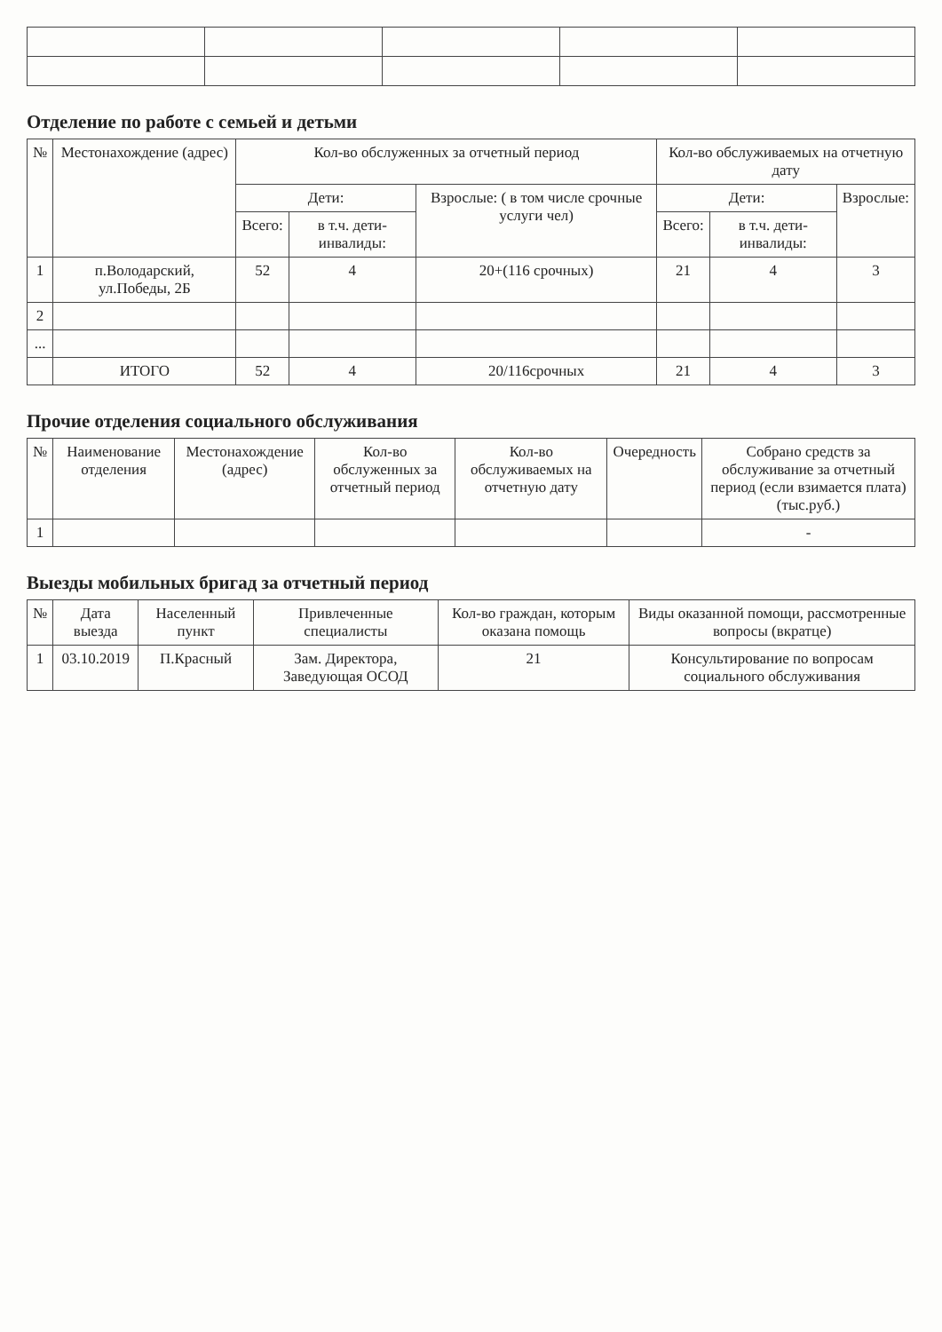Отделение по работе с семьей и детьми
| № | Местонахождение (адрес) | Кол-во обслуженных за отчетный период | | | Кол-во обслуживаемых на отчетную дату | | |
| --- | --- | --- | --- | --- | --- | --- | --- |
| | | Дети: | | Взрослые: ( в том числе срочные услуги чел) | Дети: | | Взрослые: |
| | | Всего: | в т.ч. дети-инвалиды: | | Всего: | в т.ч. дети-инвалиды: | |
| 1 | п.Володарский, ул.Победы, 2Б | 52 | 4 | 20+(116 срочных) | 21 | 4 | 3 |
| 2 | | | | | | | |
| ... | | | | | | | |
| | ИТОГО | 52 | 4 | 20/116срочных | 21 | 4 | 3 |
Прочие отделения социального обслуживания
| № | Наименование отделения | Местонахождение (адрес) | Кол-во обслуженных за отчетный период | Кол-во обслуживаемых на отчетную дату | Очередность | Собрано средств за обслуживание за отчетный период (если взимается плата) (тыс.руб.) |
| --- | --- | --- | --- | --- | --- | --- |
| 1 | | | | | | - |
Выезды мобильных бригад за отчетный период
| № | Дата выезда | Населенный пункт | Привлеченные специалисты | Кол-во граждан, которым оказана помощь | Виды оказанной помощи, рассмотренные вопросы (вкратце) |
| --- | --- | --- | --- | --- | --- |
| 1 | 03.10.2019 | П.Красный | Зам. Директора, Заведующая ОСОД | 21 | Консультирование по вопросам социального обслуживания |